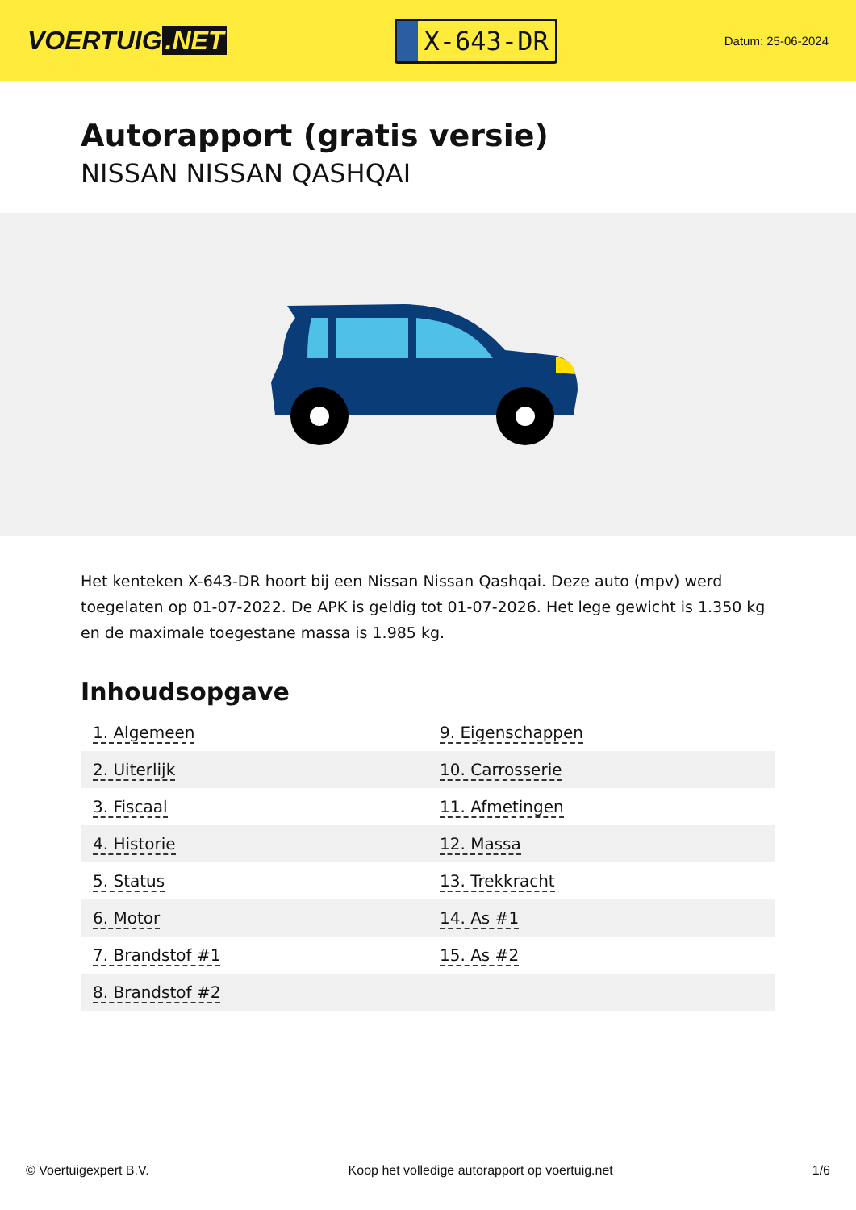VOERTUIG.NET
X-643-DR
Datum: 25-06-2024
Autorapport (gratis versie)
NISSAN NISSAN QASHQAI
Het kenteken X-643-DR hoort bij een Nissan Nissan Qashqai. Deze auto (mpv) werd toegelaten op 01-07-2022. De APK is geldig tot 01-07-2026. Het lege gewicht is 1.350 kg en de maximale toegestane massa is 1.985 kg.
Inhoudsopgave
| 1. Algemeen | 9. Eigenschappen |
| 2. Uiterlijk | 10. Carrosserie |
| 3. Fiscaal | 11. Afmetingen |
| 4. Historie | 12. Massa |
| 5. Status | 13. Trekkracht |
| 6. Motor | 14. As #1 |
| 7. Brandstof #1 | 15. As #2 |
| 8. Brandstof #2 | |
© Voertuigexpert B.V. Koop het volledige autorapport op voertuig.net
1/6